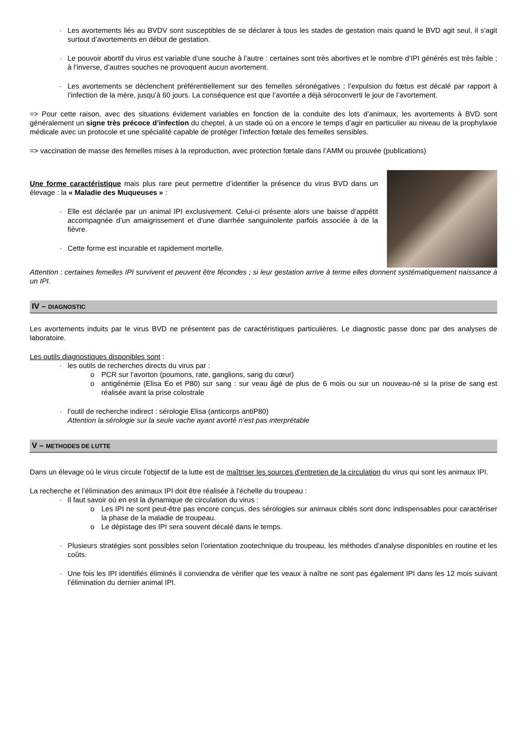- Les avortements liés au BVDV sont susceptibles de se déclarer à tous les stades de gestation mais quand le BVD agit seul, il s’agit surtout d’avortements en début de gestation.
- Le pouvoir abortif du virus est variable d’une souche à l’autre : certaines sont très abortives et le nombre d’IPI générés est très faible ; à l’inverse, d’autres souches ne provoquent aucun avortement.
- Les avortements se déclenchent préférentiellement sur des femelles séronégatives : l’expulsion du fœtus est décalé par rapport à l’infection de la mère, jusqu’à 60 jours. La conséquence est que l’avortée a déjà séroconverti le jour de l’avortement.
=> Pour cette raison, avec des situations évidement variables en fonction de la conduite des lots d’animaux, les avortements à BVD sont généralement un signe très précoce d’infection du cheptel, à un stade où on a encore le temps d’agir en particulier au niveau de la prophylaxie médicale avec un protocole et une spécialité capable de protéger l’infection fœtale des femelles sensibles.
=> vaccination de masse des femelles mises à la reproduction, avec protection fœtale dans l’AMM ou prouvée (publications)
Une forme caractéristique mais plus rare peut permettre d’identifier la présence du virus BVD dans un élevage : la « Maladie des Muqueuses » :
- Elle est déclarée par un animal IPI exclusivement. Celui-ci présente alors une baisse d’appétit accompagnée d’un amaigrissement et d’une diarrhée sanguinolente parfois associée à de la fièvre.
- Cette forme est incurable et rapidement mortelle.
Attention : certaines femelles IPI survivent et peuvent être fécondes ; si leur gestation arrive à terme elles donnent systématiquement naissance à un IPI.
IV – DIAGNOSTIC
Les avortements induits par le virus BVD ne présentent pas de caractéristiques particulières. Le diagnostic passe donc par des analyses de laboratoire.
Les outils diagnostiques disponibles sont :
- les outils de recherches directs du virus par :
o PCR sur l’avorton (poumons, rate, ganglions, sang du cœur)
o antigénémie (Elisa Eo et P80) sur sang : sur veau âgé de plus de 6 mois ou sur un nouveau-né si la prise de sang est réalisée avant la prise colostrale
- l’outil de recherche indirect : sérologie Elisa (anticorps antiP80)
Attention la sérologie sur la seule vache ayant avorté n’est pas interprétable
V – METHODES DE LUTTE
Dans un élevage où le virus circule l’objectif de la lutte est de maîtriser les sources d’entretien de la circulation du virus qui sont les animaux IPI.
La recherche et l’élimination des animaux IPI doit être réalisée à l’échelle du troupeau :
- Il faut savoir où en est la dynamique de circulation du virus :
o Les IPI ne sont peut-être pas encore conçus, des sérologies sur animaux ciblés sont donc indispensables pour caractériser la phase de la maladie de troupeau.
o Le dépistage des IPI sera souvent décalé dans le temps.
- Plusieurs stratégies sont possibles selon l’orientation zootechnique du troupeau, les méthodes d’analyse disponibles en routine et les coûts.
- Une fois les IPI identifiés éliminés il conviendra de vérifier que les veaux à naître ne sont pas également IPI dans les 12 mois suivant l’élimination du dernier animal IPI.